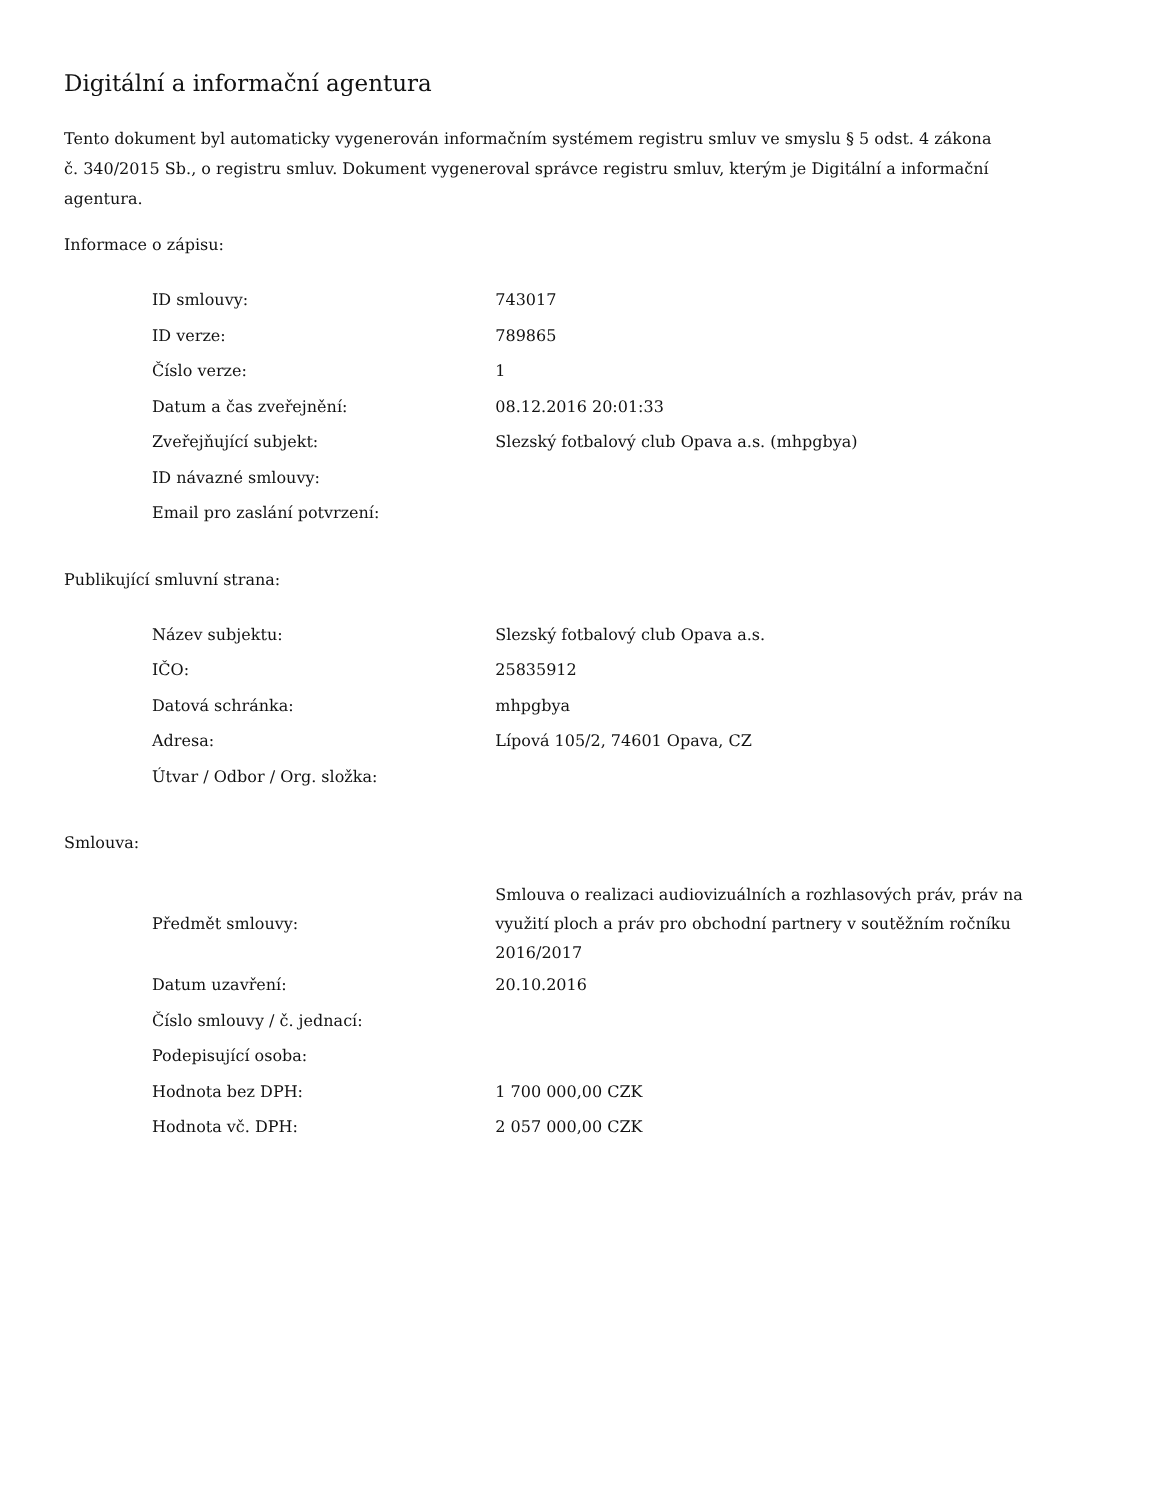Digitální a informační agentura
Tento dokument byl automaticky vygenerován informačním systémem registru smluv ve smyslu § 5 odst. 4 zákona
č. 340/2015 Sb., o registru smluv. Dokument vygeneroval správce registru smluv, kterým je Digitální a informační agentura.
Informace o zápisu:
| ID smlouvy: | 743017 |
| ID verze: | 789865 |
| Číslo verze: | 1 |
| Datum a čas zveřejnění: | 08.12.2016 20:01:33 |
| Zveřejňující subjekt: | Slezský fotbalový club Opava a.s. (mhpgbya) |
| ID návazné smlouvy: | |
| Email pro zaslání potvrzení: | |
Publikující smluvní strana:
| Název subjektu: | Slezský fotbalový club Opava a.s. |
| IČO: | 25835912 |
| Datová schránka: | mhpgbya |
| Adresa: | Lípová 105/2, 74601 Opava, CZ |
| Útvar / Odbor / Org. složka: | |
Smlouva:
| Předmět smlouvy: | Smlouva o realizaci audiovizuálních a rozhlasových práv, práv na využití ploch a práv pro obchodní partnery v soutěžním ročníku 2016/2017 |
| Datum uzavření: | 20.10.2016 |
| Číslo smlouvy / č. jednací: | |
| Podepisující osoba: | |
| Hodnota bez DPH: | 1 700 000,00 CZK |
| Hodnota vč. DPH: | 2 057 000,00 CZK |